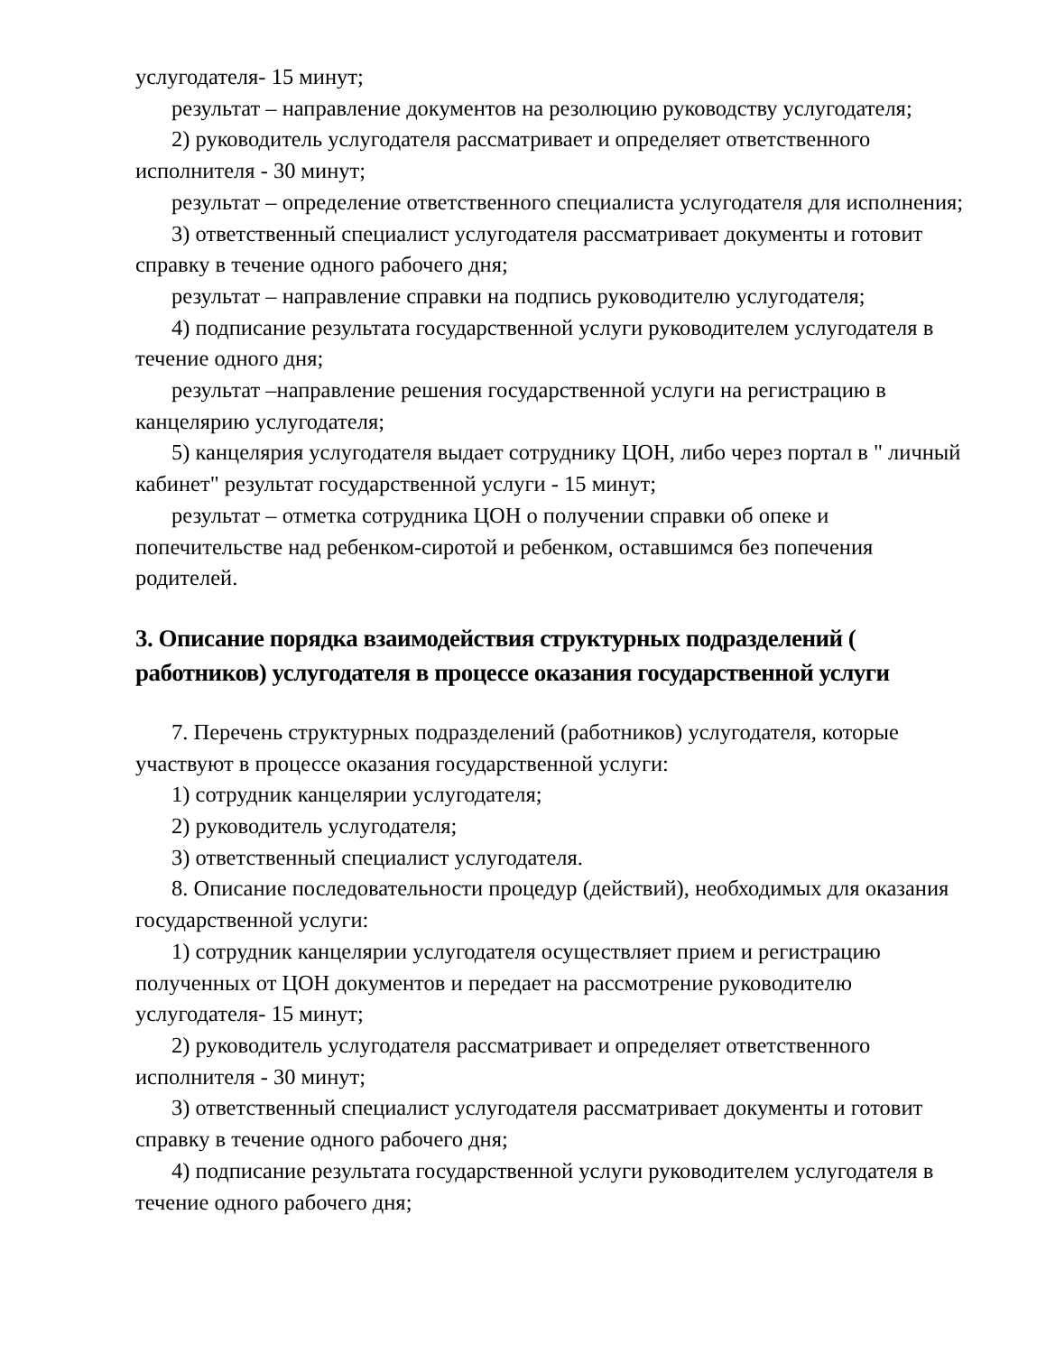услугодателя- 15 минут;
результат – направление документов на резолюцию руководству услугодателя;
2) руководитель услугодателя рассматривает и определяет ответственного исполнителя - 30 минут;
результат – определение ответственного специалиста услугодателя для исполнения;
3) ответственный специалист услугодателя рассматривает документы и готовит справку в течение одного рабочего дня;
результат – направление справки на подпись руководителю услугодателя;
4) подписание результата государственной услуги руководителем услугодателя в течение одного дня;
результат –направление решения государственной услуги на регистрацию в канцелярию услугодателя;
5) канцелярия услугодателя выдает сотруднику ЦОН, либо через портал в " личный кабинет" результат государственной услуги - 15 минут;
результат – отметка сотрудника ЦОН о получении справки об опеке и попечительстве над ребенком-сиротой и ребенком, оставшимся без попечения родителей.
3. Описание порядка взаимодействия структурных подразделений ( работников) услугодателя в процессе оказания государственной услуги
7. Перечень структурных подразделений (работников) услугодателя, которые участвуют в процессе оказания государственной услуги:
1) сотрудник канцелярии услугодателя;
2) руководитель услугодателя;
3) ответственный специалист услугодателя.
8. Описание последовательности процедур (действий), необходимых для оказания государственной услуги:
1) сотрудник канцелярии услугодателя осуществляет прием и регистрацию полученных от ЦОН документов и передает на рассмотрение руководителю услугодателя- 15 минут;
2) руководитель услугодателя рассматривает и определяет ответственного исполнителя - 30 минут;
3) ответственный специалист услугодателя рассматривает документы и готовит справку в течение одного рабочего дня;
4) подписание результата государственной услуги руководителем услугодателя в течение одного рабочего дня;